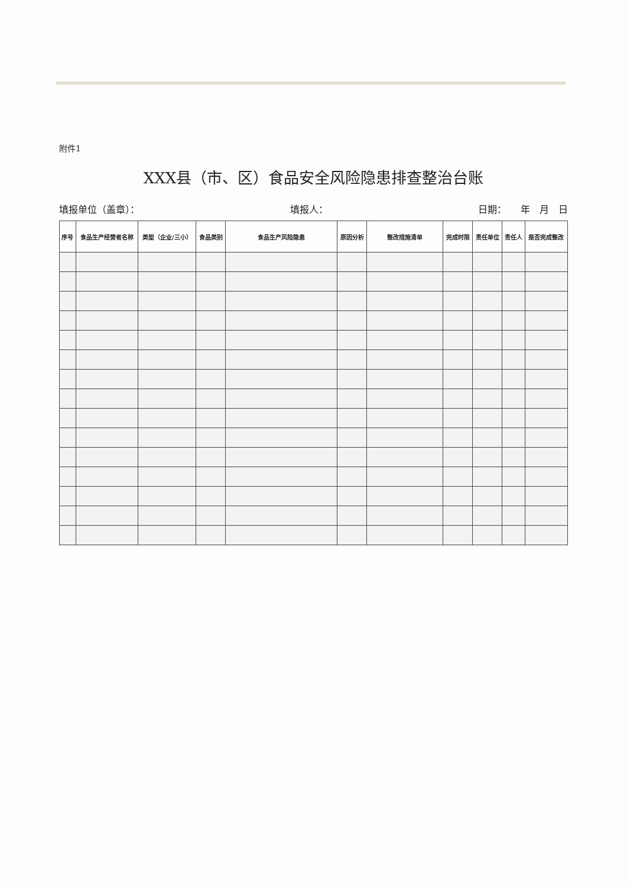附件1
XXX县（市、区）食品安全风险隐患排查整治台账
填报单位（盖章）： 填报人： 日期：　　年　月　日
| 序号 | 食品生产经营者名称 | 类型（企业/三小） | 食品类别 | 食品生产风险隐患 | 原因分析 | 整改措施清单 | 完成时限 | 责任单位 | 责任人 | 是否完成整改 |
| --- | --- | --- | --- | --- | --- | --- | --- | --- | --- | --- |